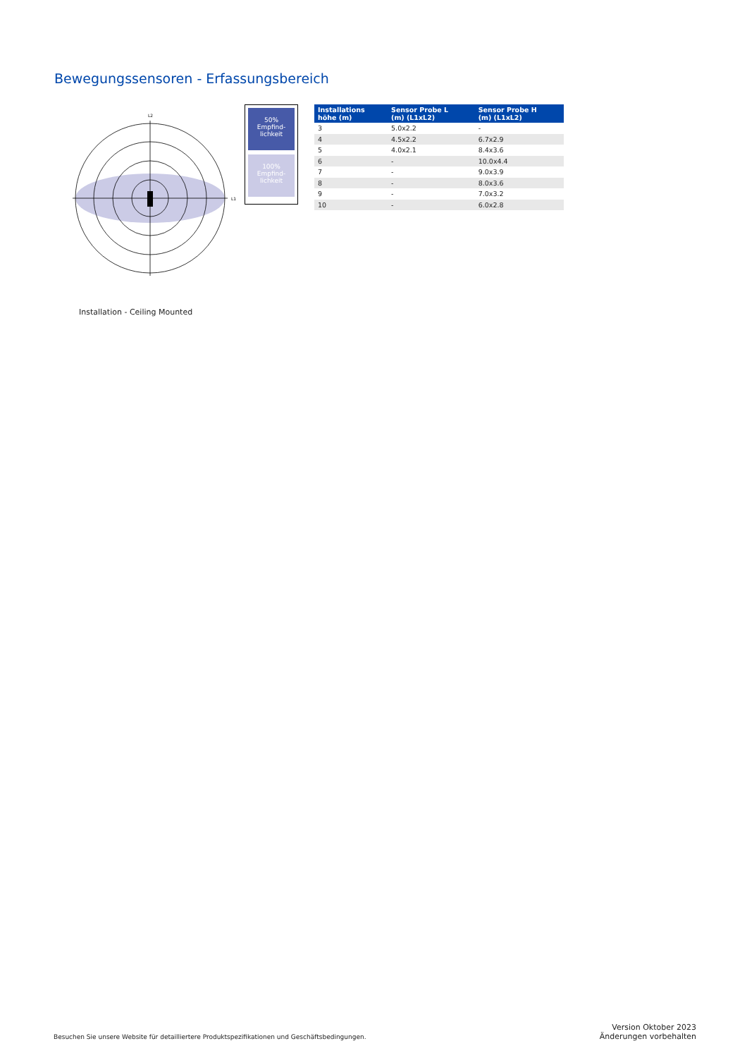Bewegungssensoren - Erfassungsbereich
L2
L1
50%
Empfind-
lichkeit
100%
Empfind-
lichkeit
Installation - Ceiling Mounted
| Installations höhe (m) | Sensor Probe L (m) (L1xL2) | Sensor Probe H (m) (L1xL2) |
| --- | --- | --- |
| 3 | 5.0x2.2 | - |
| 4 | 4.5x2.2 | 6.7x2.9 |
| 5 | 4.0x2.1 | 8.4x3.6 |
| 6 | - | 10.0x4.4 |
| 7 | - | 9.0x3.9 |
| 8 | - | 8.0x3.6 |
| 9 | - | 7.0x3.2 |
| 10 | - | 6.0x2.8 |
Besuchen Sie unsere Website für detailliertere Produktspezifikationen und Geschäftsbedingungen.
Version Oktober 2023
Änderungen vorbehalten